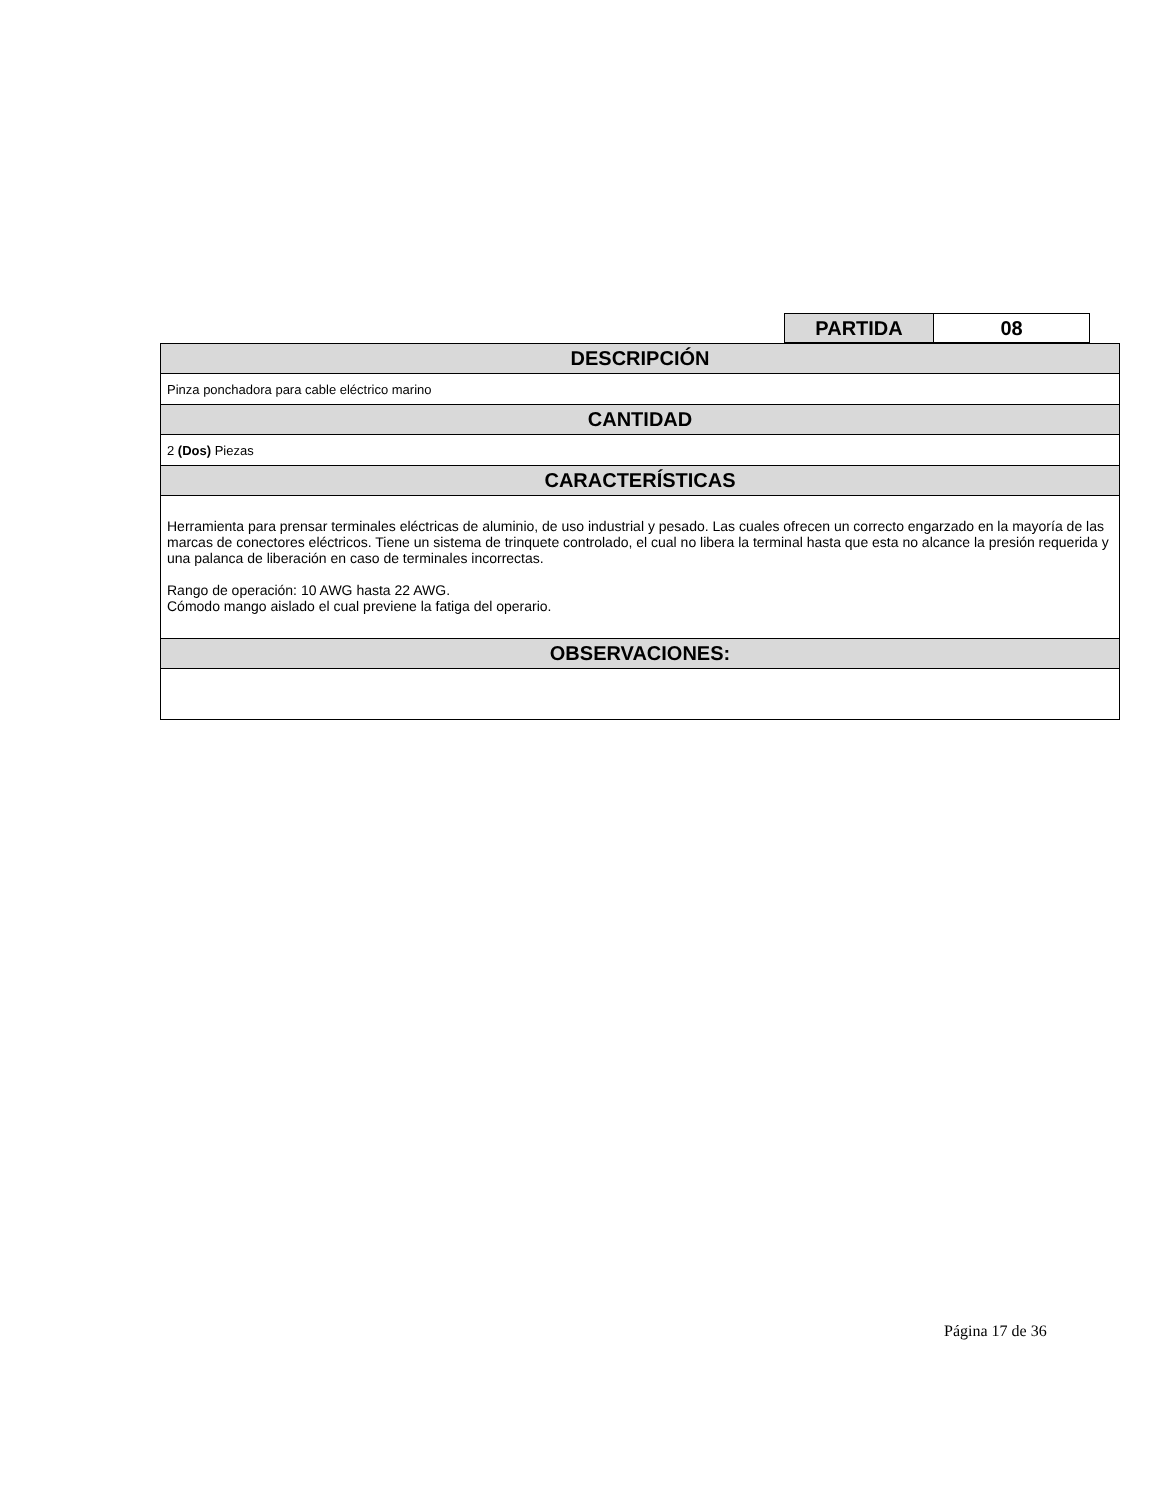| PARTIDA | 08 |
| DESCRIPCIÓN |
| Pinza ponchadora para cable eléctrico marino |
| CANTIDAD |
| 2 (Dos) Piezas |
| CARACTERÍSTICAS |
| Herramienta para prensar terminales eléctricas de aluminio, de uso industrial y pesado. Las cuales ofrecen un correcto engarzado en la mayoría de las marcas de conectores eléctricos. Tiene un sistema de trinquete controlado, el cual no libera la terminal hasta que esta no alcance la presión requerida y una palanca de liberación en caso de terminales incorrectas. Rango de operación: 10 AWG hasta 22 AWG. Cómodo mango aislado el cual previene la fatiga del operario. |
| OBSERVACIONES: |
Página 17 de 36